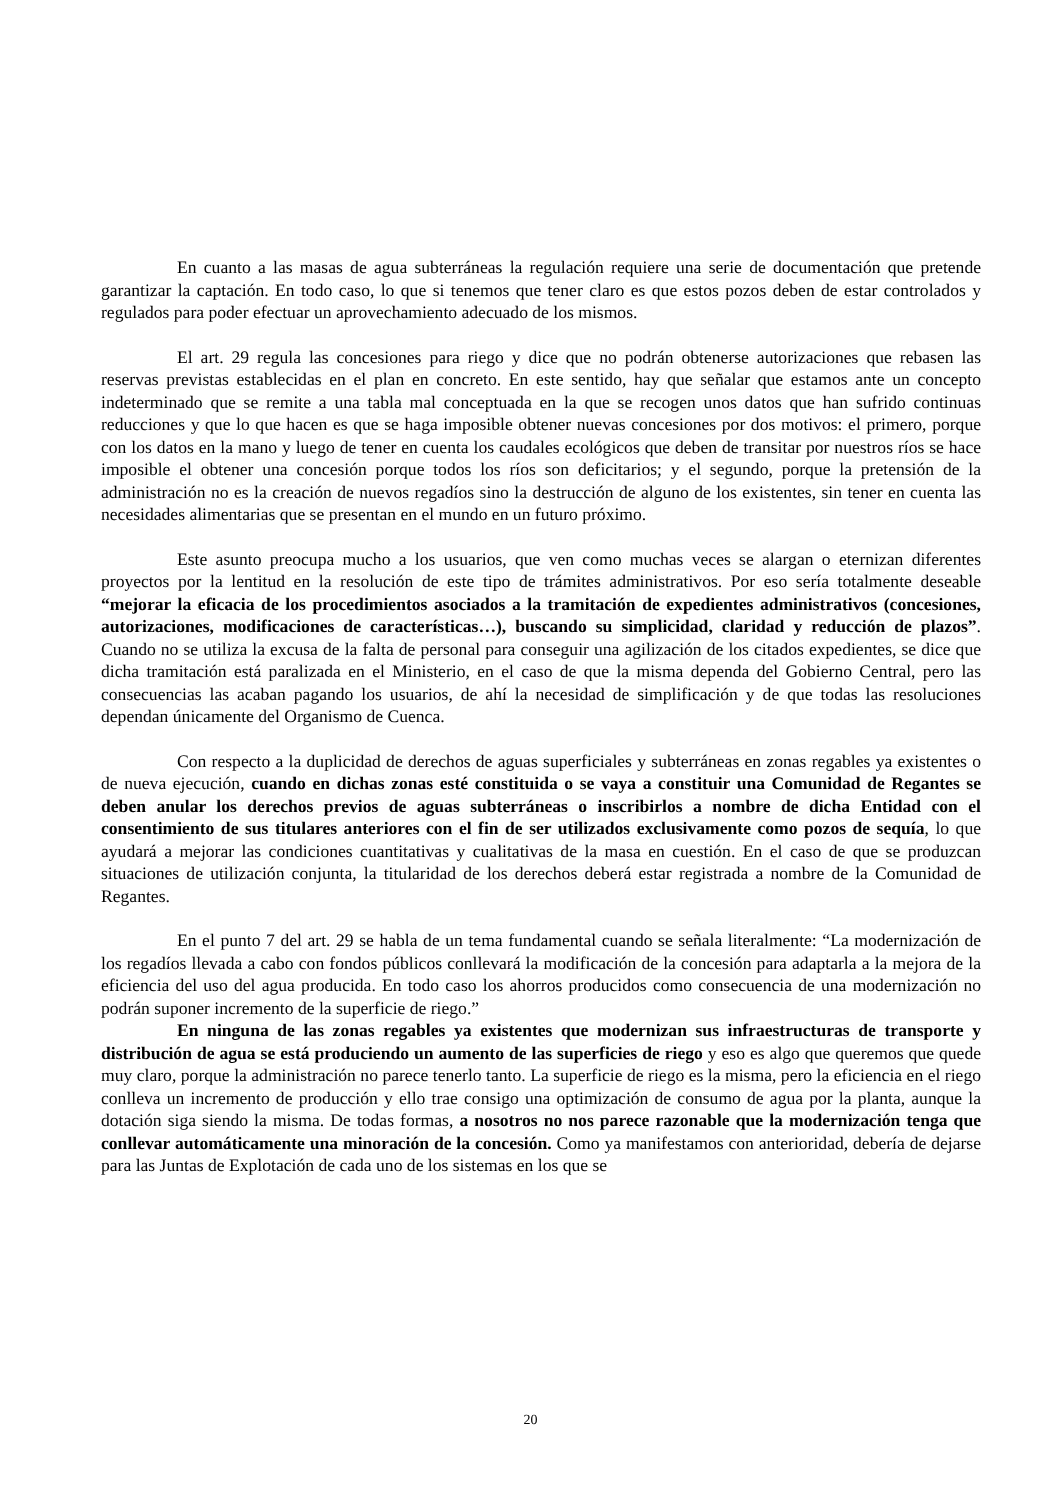En cuanto a las masas de agua subterráneas la regulación requiere una serie de documentación que pretende garantizar la captación. En todo caso, lo que si tenemos que tener claro es que estos pozos deben de estar controlados y regulados para poder efectuar un aprovechamiento adecuado de los mismos.
El art. 29 regula las concesiones para riego y dice que no podrán obtenerse autorizaciones que rebasen las reservas previstas establecidas en el plan en concreto. En este sentido, hay que señalar que estamos ante un concepto indeterminado que se remite a una tabla mal conceptuada en la que se recogen unos datos que han sufrido continuas reducciones y que lo que hacen es que se haga imposible obtener nuevas concesiones por dos motivos: el primero, porque con los datos en la mano y luego de tener en cuenta los caudales ecológicos que deben de transitar por nuestros ríos se hace imposible el obtener una concesión porque todos los ríos son deficitarios; y el segundo, porque la pretensión de la administración no es la creación de nuevos regadíos sino la destrucción de alguno de los existentes, sin tener en cuenta las necesidades alimentarias que se presentan en el mundo en un futuro próximo.
Este asunto preocupa mucho a los usuarios, que ven como muchas veces se alargan o eternizan diferentes proyectos por la lentitud en la resolución de este tipo de trámites administrativos. Por eso sería totalmente deseable “mejorar la eficacia de los procedimientos asociados a la tramitación de expedientes administrativos (concesiones, autorizaciones, modificaciones de características…), buscando su simplicidad, claridad y reducción de plazos”. Cuando no se utiliza la excusa de la falta de personal para conseguir una agilización de los citados expedientes, se dice que dicha tramitación está paralizada en el Ministerio, en el caso de que la misma dependa del Gobierno Central, pero las consecuencias las acaban pagando los usuarios, de ahí la necesidad de simplificación y de que todas las resoluciones dependan únicamente del Organismo de Cuenca.
Con respecto a la duplicidad de derechos de aguas superficiales y subterráneas en zonas regables ya existentes o de nueva ejecución, cuando en dichas zonas esté constituida o se vaya a constituir una Comunidad de Regantes se deben anular los derechos previos de aguas subterráneas o inscribirlos a nombre de dicha Entidad con el consentimiento de sus titulares anteriores con el fin de ser utilizados exclusivamente como pozos de sequía, lo que ayudará a mejorar las condiciones cuantitativas y cualitativas de la masa en cuestión. En el caso de que se produzcan situaciones de utilización conjunta, la titularidad de los derechos deberá estar registrada a nombre de la Comunidad de Regantes.
En el punto 7 del art. 29 se habla de un tema fundamental cuando se señala literalmente: “La modernización de los regadíos llevada a cabo con fondos públicos conllevará la modificación de la concesión para adaptarla a la mejora de la eficiencia del uso del agua producida. En todo caso los ahorros producidos como consecuencia de una modernización no podrán suponer incremento de la superficie de riego.”
En ninguna de las zonas regables ya existentes que modernizan sus infraestructuras de transporte y distribución de agua se está produciendo un aumento de las superficies de riego y eso es algo que queremos que quede muy claro, porque la administración no parece tenerlo tanto. La superficie de riego es la misma, pero la eficiencia en el riego conlleva un incremento de producción y ello trae consigo una optimización de consumo de agua por la planta, aunque la dotación siga siendo la misma. De todas formas, a nosotros no nos parece razonable que la modernización tenga que conllevar automáticamente una minoración de la concesión. Como ya manifestamos con anterioridad, debería de dejarse para las Juntas de Explotación de cada uno de los sistemas en los que se
20